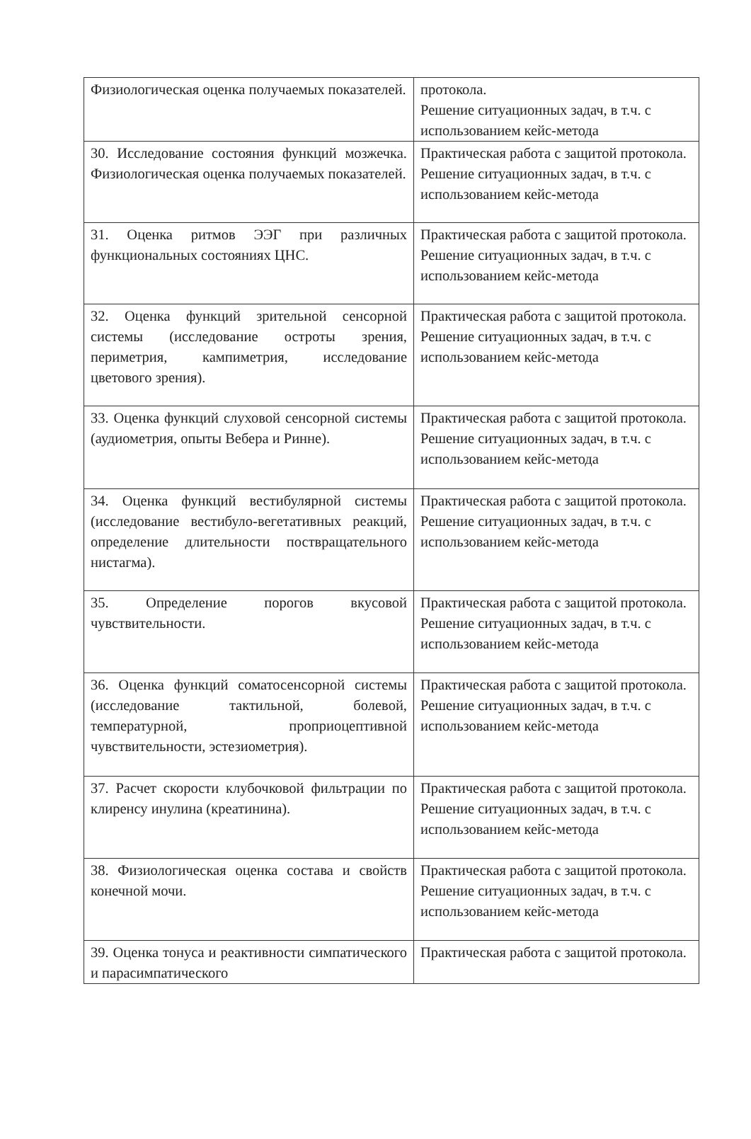| Физиологическая оценка получаемых показателей. | протокола. Решение ситуационных задач, в т.ч. с использованием кейс-метода |
| 30. Исследование состояния функций мозжечка. Физиологическая оценка получаемых показателей. | Практическая работа с защитой протокола. Решение ситуационных задач, в т.ч. с использованием кейс-метода |
| 31. Оценка ритмов ЭЭГ при различных функциональных состояниях ЦНС. | Практическая работа с защитой протокола. Решение ситуационных задач, в т.ч. с использованием кейс-метода |
| 32. Оценка функций зрительной сенсорной системы (исследование остроты зрения, периметрия, кампиметрия, исследование цветового зрения). | Практическая работа с защитой протокола. Решение ситуационных задач, в т.ч. с использованием кейс-метода |
| 33. Оценка функций слуховой сенсорной системы (аудиометрия, опыты Вебера и Ринне). | Практическая работа с защитой протокола. Решение ситуационных задач, в т.ч. с использованием кейс-метода |
| 34. Оценка функций вестибулярной системы (исследование вестибуло-вегетативных реакций, определение длительности поствращательного нистагма). | Практическая работа с защитой протокола. Решение ситуационных задач, в т.ч. с использованием кейс-метода |
| 35. Определение порогов вкусовой чувствительности. | Практическая работа с защитой протокола. Решение ситуационных задач, в т.ч. с использованием кейс-метода |
| 36. Оценка функций соматосенсорной системы (исследование тактильной, болевой, температурной, проприоцептивной чувствительности, эстезиометрия). | Практическая работа с защитой протокола. Решение ситуационных задач, в т.ч. с использованием кейс-метода |
| 37. Расчет скорости клубочковой фильтрации по клиренсу инулина (креатинина). | Практическая работа с защитой протокола. Решение ситуационных задач, в т.ч. с использованием кейс-метода |
| 38. Физиологическая оценка состава и свойств конечной мочи. | Практическая работа с защитой протокола. Решение ситуационных задач, в т.ч. с использованием кейс-метода |
| 39. Оценка тонуса и реактивности симпатического и парасимпатического | Практическая работа с защитой протокола. |